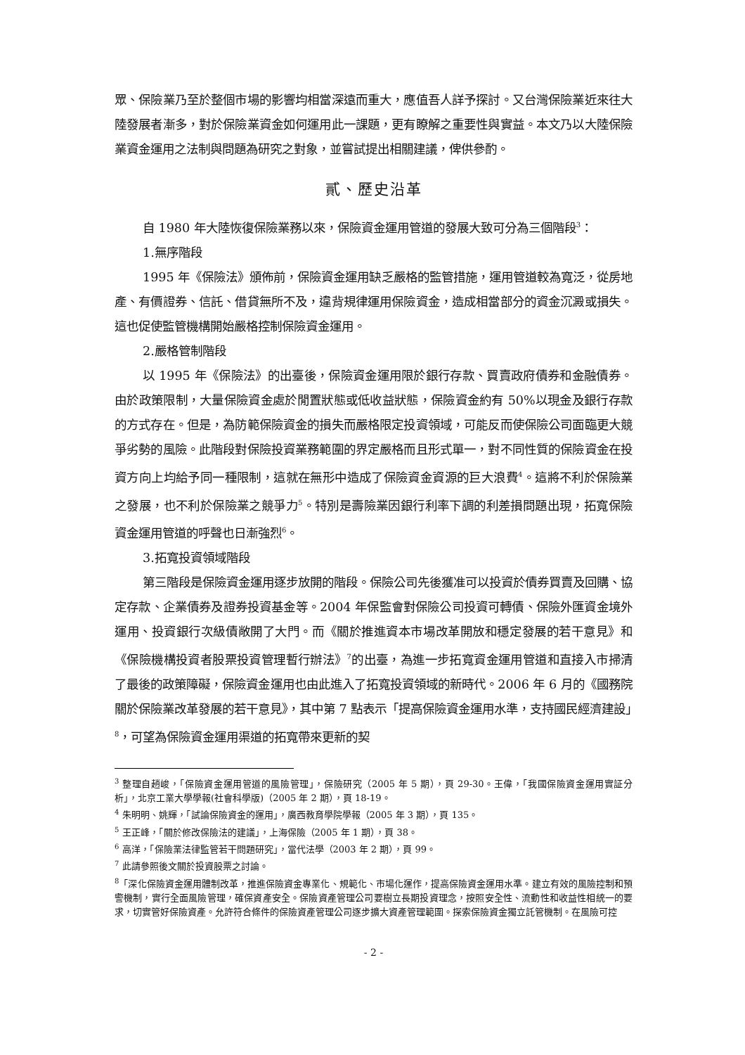眾、保險業乃至於整個市場的影響均相當深遠而重大，應值吾人詳予探討。又台灣保險業近來往大陸發展者漸多，對於保險業資金如何運用此一課題，更有瞭解之重要性與實益。本文乃以大陸保險業資金運用之法制與問題為研究之對象，並嘗試提出相關建議，俾供參酌。
貳、歷史沿革
自 1980 年大陸恢復保險業務以來，保險資金運用管道的發展大致可分為三個階段<sup>3</sup>：
1.無序階段
1995 年《保險法》頒佈前，保險資金運用缺乏嚴格的監管措施，運用管道較為寬泛，從房地產、有價證券、信託、借貸無所不及，違背規律運用保險資金，造成相當部分的資金沉澱或損失。這也促使監管機構開始嚴格控制保險資金運用。
2.嚴格管制階段
以 1995 年《保險法》的出臺後，保險資金運用限於銀行存款、買賣政府債券和金融債券。由於政策限制，大量保險資金處於閒置狀態或低收益狀態，保險資金約有 50%以現金及銀行存款的方式存在。但是，為防範保險資金的損失而嚴格限定投資領域，可能反而使保險公司面臨更大競爭劣勢的風險。此階段對保險投資業務範圍的界定嚴格而且形式單一，對不同性質的保險資金在投資方向上均給予同一種限制，這就在無形中造成了保險資金資源的巨大浪費<sup>4</sup>。這將不利於保險業之發展，也不利於保險業之競爭力<sup>5</sup>。特別是壽險業因銀行利率下調的利差損問題出現，拓寬保險資金運用管道的呼聲也日漸強烈<sup>6</sup>。
3.拓寬投資領域階段
第三階段是保險資金運用逐步放開的階段。保險公司先後獲准可以投資於債券買賣及回購、協定存款、企業債券及證券投資基金等。2004 年保監會對保險公司投資可轉債、保險外匯資金境外運用、投資銀行次級債敞開了大門。而《關於推進資本市場改革開放和穩定發展的若干意見》和《保險機構投資者股票投資管理暫行辦法》<sup>7</sup>的出臺，為進一步拓寬資金運用管道和直接入市掃清了最後的政策障礙，保險資金運用也由此進入了拓寬投資領域的新時代。2006 年 6 月的《國務院關於保險業改革發展的若干意見》，其中第 7 點表示「提高保險資金運用水準，支持國民經濟建設」<sup>8</sup>，可望為保險資金運用渠道的拓寬帶來更新的契
<sup>3</sup> 整理自趙峻，「保險資金運用管道的風險管理」，保險研究（2005 年 5 期），頁 29-30。王偉，「我國保險資金運用實証分析」，北京工業大學學報(社會科學版)（2005 年 2 期），頁 18-19。
<sup>4</sup> 朱明明、姚輝，「試論保險資金的運用」，廣西教育學院學報（2005 年 3 期），頁 135。
<sup>5</sup> 王正峰，「關於修改保險法的建議」，上海保險（2005 年 1 期），頁 38。
<sup>6</sup> 高洋，「保險業法律監管若干問題研究」，當代法學（2003 年 2 期），頁 99。
<sup>7</sup> 此請參照後文關於投資股票之討論。
<sup>8</sup>「深化保險資金運用體制改革，推進保險資金專業化、規範化、市場化運作，提高保險資金運用水準。建立有效的風險控制和預警機制，實行全面風險管理，確保資產安全。保險資產管理公司要樹立長期投資理念，按照安全性、流動性和收益性相統一的要求，切實管好保險資產。允許符合條件的保險資產管理公司逐步擴大資產管理範圍。探索保險資金獨立託管機制。在風險可控
- 2 -